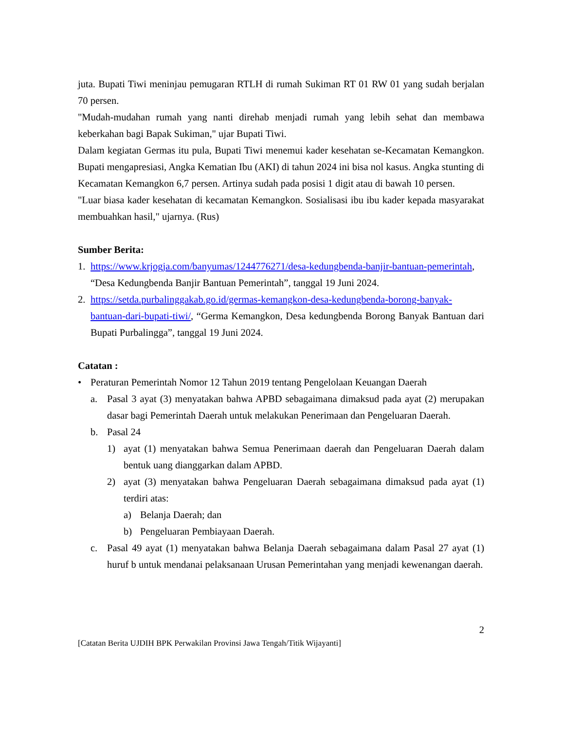juta. Bupati Tiwi meninjau pemugaran RTLH di rumah Sukiman RT 01 RW 01 yang sudah berjalan 70 persen.
"Mudah-mudahan rumah yang nanti direhab menjadi rumah yang lebih sehat dan membawa keberkahan bagi Bapak Sukiman," ujar Bupati Tiwi.
Dalam kegiatan Germas itu pula, Bupati Tiwi menemui kader kesehatan se-Kecamatan Kemangkon. Bupati mengapresiasi, Angka Kematian Ibu (AKI) di tahun 2024 ini bisa nol kasus. Angka stunting di Kecamatan Kemangkon 6,7 persen. Artinya sudah pada posisi 1 digit atau di bawah 10 persen.
"Luar biasa kader kesehatan di kecamatan Kemangkon. Sosialisasi ibu ibu kader kepada masyarakat membuahkan hasil," ujarnya. (Rus)
Sumber Berita:
1. https://www.krjogja.com/banyumas/1244776271/desa-kedungbenda-banjir-bantuan-pemerintah, “Desa Kedungbenda Banjir Bantuan Pemerintah”, tanggal 19 Juni 2024.
2. https://setda.purbalinggakab.go.id/germas-kemangkon-desa-kedungbenda-borong-banyak-bantuan-dari-bupati-tiwi/, “Germa Kemangkon, Desa kedungbenda Borong Banyak Bantuan dari Bupati Purbalingga”, tanggal 19 Juni 2024.
Catatan :
• Peraturan Pemerintah Nomor 12 Tahun 2019 tentang Pengelolaan Keuangan Daerah
a. Pasal 3 ayat (3) menyatakan bahwa APBD sebagaimana dimaksud pada ayat (2) merupakan dasar bagi Pemerintah Daerah untuk melakukan Penerimaan dan Pengeluaran Daerah.
b. Pasal 24
1) ayat (1) menyatakan bahwa Semua Penerimaan daerah dan Pengeluaran Daerah dalam bentuk uang dianggarkan dalam APBD.
2) ayat (3) menyatakan bahwa Pengeluaran Daerah sebagaimana dimaksud pada ayat (1) terdiri atas:
a) Belanja Daerah; dan
b) Pengeluaran Pembiayaan Daerah.
c. Pasal 49 ayat (1) menyatakan bahwa Belanja Daerah sebagaimana dalam Pasal 27 ayat (1) huruf b untuk mendanai pelaksanaan Urusan Pemerintahan yang menjadi kewenangan daerah.
2
[Catatan Berita UJDIH BPK Perwakilan Provinsi Jawa Tengah/Titik Wijayanti]